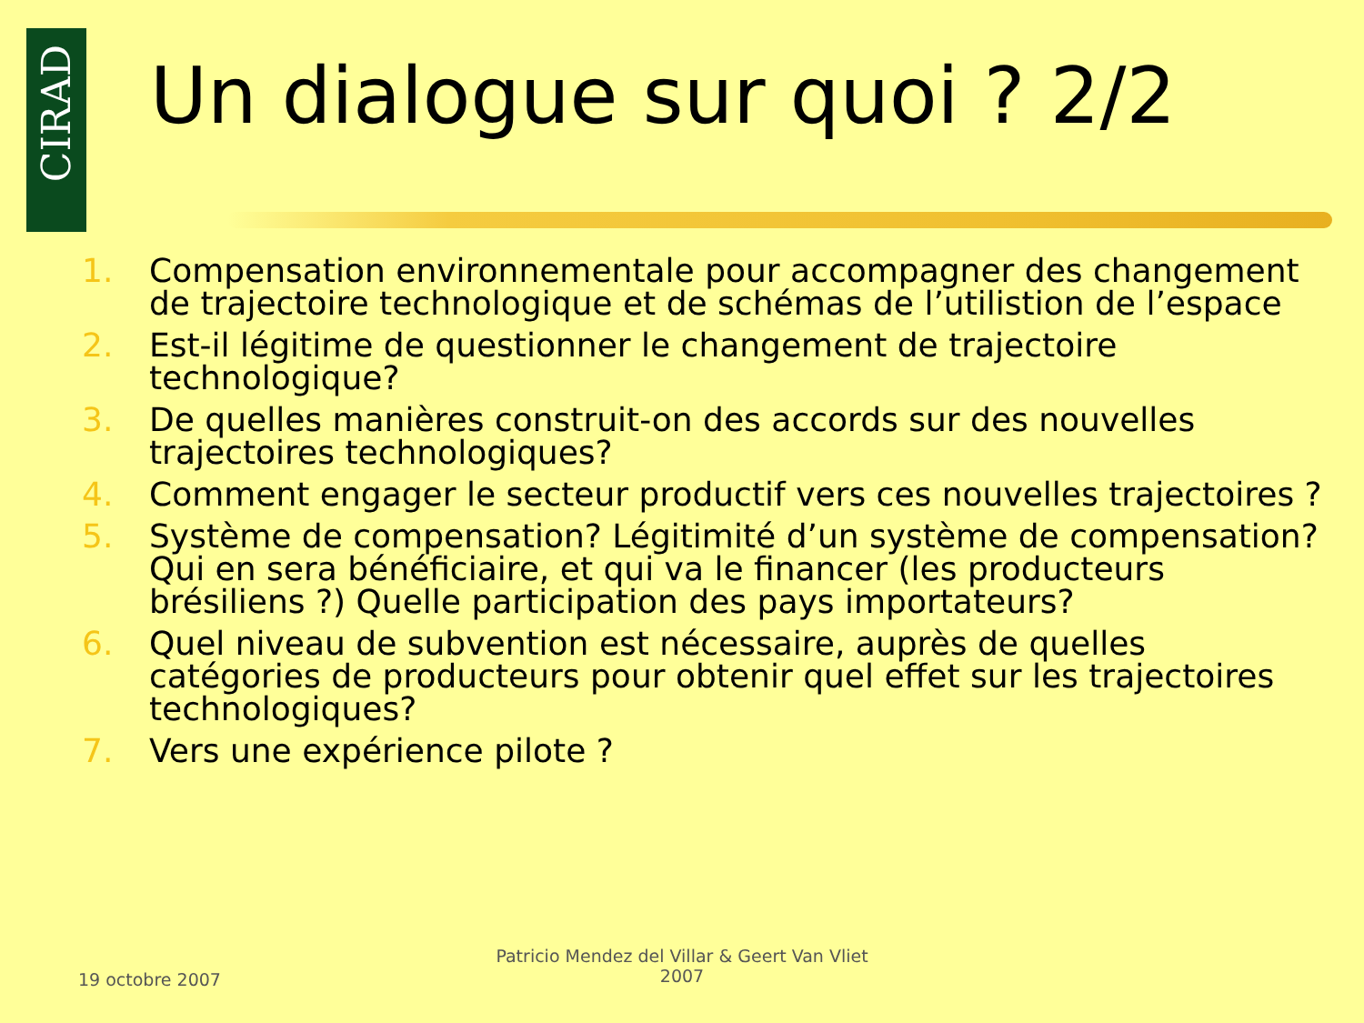CIRAD
Un dialogue sur quoi ? 2/2
1. Compensation environnementale pour accompagner des changement de trajectoire technologique et de schémas de l’utilistion de l’espace
2. Est-il légitime de questionner le changement de trajectoire technologique?
3. De quelles manières construit-on des accords sur des nouvelles trajectoires technologiques?
4. Comment engager le secteur productif vers ces nouvelles trajectoires ?
5. Système de compensation? Légitimité d’un système de compensation? Qui en sera bénéficiaire, et qui va le financer (les producteurs brésiliens ?) Quelle participation des pays importateurs?
6. Quel niveau de subvention est nécessaire, auprès de quelles catégories de producteurs pour obtenir quel effet sur les trajectoires technologiques?
7. Vers une expérience pilote ?
19 octobre 2007
Patricio Mendez del Villar & Geert Van Vliet
2007